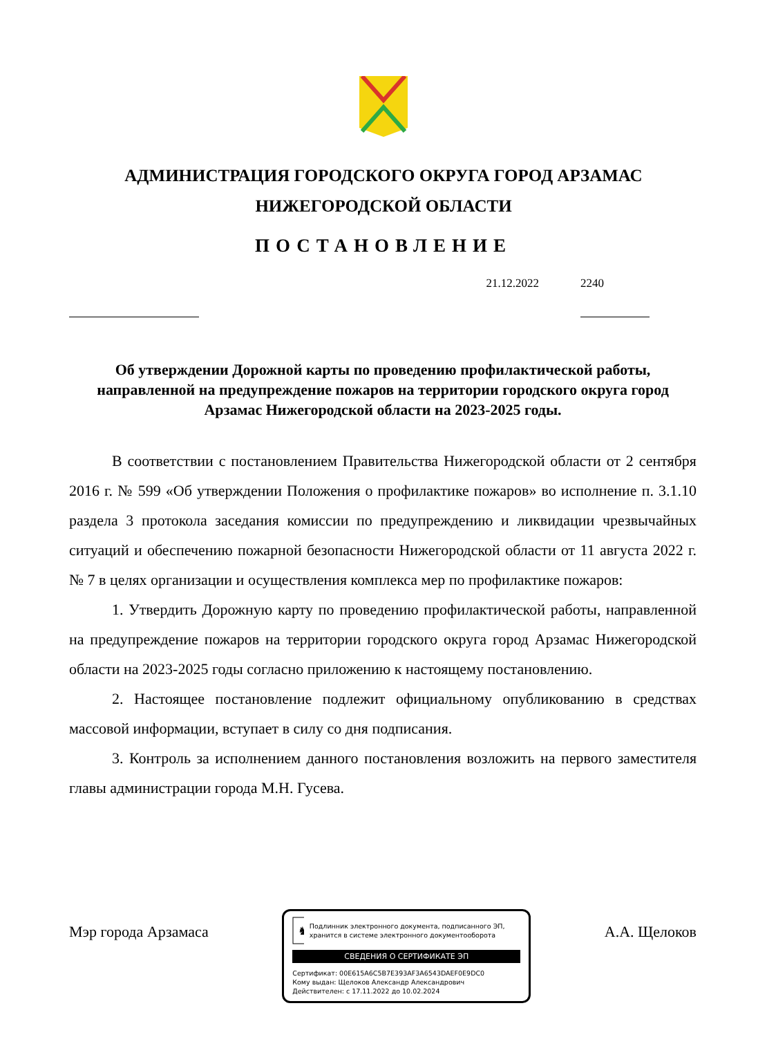АДМИНИСТРАЦИЯ ГОРОДСКОГО ОКРУГА ГОРОД АРЗАМАС
НИЖЕГОРОДСКОЙ ОБЛАСТИ
ПОСТАНОВЛЕНИЕ
21.12.2022
2240
Об утверждении Дорожной карты по проведению профилактической работы, направленной на предупреждение пожаров на территории городского округа город Арзамас Нижегородской области на 2023-2025 годы.
В соответствии с постановлением Правительства Нижегородской области от 2 сентября 2016 г. № 599 «Об утверждении Положения о профилактике пожаров» во исполнение п. 3.1.10 раздела 3 протокола заседания комиссии по предупреждению и ликвидации чрезвычайных ситуаций и обеспечению пожарной безопасности Нижегородской области от 11 августа 2022 г. № 7 в целях организации и осуществления комплекса мер по профилактике пожаров:
1. Утвердить Дорожную карту по проведению профилактической работы, направленной на предупреждение пожаров на территории городского округа город Арзамас Нижегородской области на 2023-2025 годы согласно приложению к настоящему постановлению.
2. Настоящее постановление подлежит официальному опубликованию в средствах массовой информации, вступает в силу со дня подписания.
3. Контроль за исполнением данного постановления возложить на первого заместителя главы администрации города М.Н. Гусева.
Мэр города Арзамаса
♞
Подлинник электронного документа, подписанного ЭП, хранится в системе электронного документооборота
СВЕДЕНИЯ О СЕРТИФИКАТЕ ЭП
Сертификат: 00E615A6C5B7E393AF3A6543DAEF0E9DC0
Кому выдан: Щелоков Александр Александрович
Действителен: с 17.11.2022 до 10.02.2024
А.А. Щелоков